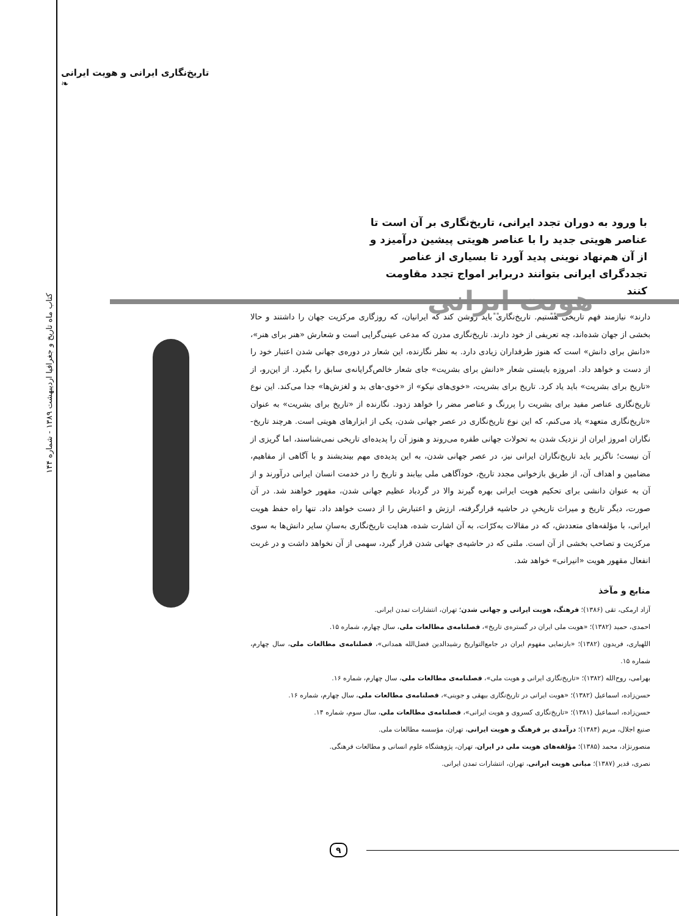تاریخ‌نگاری ایرانی و هویت ایرانی ❧
کتاب ماه تاریخ و جغرافیا اردیبهشت ۱۳۸۹ - شماره ۱۴۴
با ورود به دوران تجدد ایرانی، تاریخ‌نگاری بر آن است تا عناصر هویتی جدید را با عناصر هویتی پیشین درآمیزد و از آن هم‌نهاد نوینی پدید آورد تا بسیاری از عناصر تجددگرای ایرانی بتوانند دربرابر امواج تجدد مقاومت کنند
هویت ایرانی
دارند» نیازمند فهم تاریخی هستیم. تاریخ‌نگاری باید روشن کند که ایرانیان، که روزگاری مرکزیت جهان را داشتند و حالا بخشی از جهان شده‌اند، چه تعریفی از خود دارند. تاریخ‌نگاری مدرن که مدعی عینی‌گرایی است و شعارش «هنر برای هنر»، «دانش برای دانش» است که هنوز طرفداران زیادی دارد. به نظر نگارنده، این شعار در دوره‌ی جهانی شدن اعتبار خود را از دست و خواهد داد. امروزه بایستی شعار «دانش برای بشریت» جای شعار خالص‌گرایانه‌ی سابق را بگیرد. از این‌رو، از «تاریخ برای بشریت» باید یاد کرد. تاریخ برای بشریت، «خوی‌های نیکو» از «خوی-های بد و لغزش‌ها» جدا می‌کند. این نوع تاریخ‌نگاری عناصر مفید برای بشریت را پررنگ و عناصر مضر را خواهد زدود. نگارنده از «تاریخ برای بشریت» به عنوان «تاریخ‌نگاری متعهد» یاد می‌کنم، که این نوع تاریخ‌نگاری در عصر جهانی شدن، یکی از ابزارهای هویتی است. هرچند تاریخ-نگاران امروز ایران از نزدیک شدن به تحولات جهانی طفره می‌روند و هنوز آن را پدیده‌ای تاریخی نمی‌شناسند، اما گریزی از آن نیست؛ ناگزیر باید تاریخ‌نگاران ایرانی نیز، در عصر جهانی شدن، به این پدیده‌ی مهم بیندیشند و با آگاهی از مفاهیم، مضامین و اهداف آن، از طریق بازخوانی مجدد تاریخ، خودآگاهی ملی بیابند و تاریخ را در خدمت انسان ایرانی درآورند و از آن به عنوان دانشی برای تحکیم هویت ایرانی بهره گیرند والا در گردباد عظیم جهانی شدن، مقهور خواهند شد. در آن صورت، دیگر تاریخ و میراث تاریخیِ در حاشیه قرارگرفته، ارزش و اعتبارش را از دست خواهد داد. تنها راه حفظ هویت ایرانی، با مؤلفه‌های متعددش، که در مقالات به‌کرّات، به آن اشارت شده، هدایت تاریخ‌نگاری به‌سانِ سایر دانش‌ها به سوی مرکزیت و تصاحب بخشی از آن است. ملتی که در حاشیه‌ی جهانی شدن قرار گیرد، سهمی از آن نخواهد داشت و در غربت انفعال مقهور هویت «انیرانی» خواهد شد.
منابع و مآخذ
آزاد ارمکی، تقی (۱۳۸۶)؛ فرهنگ، هویت ایرانی و جهانی شدن؛ تهران، انتشارات تمدن ایرانی.
احمدی، حمید (۱۳۸۲)؛ «هویت ملی ایران در گستره‌ی تاریخ»، فصلنامه‌ی مطالعات ملی، سال چهارم، شماره ۱۵.
اللهیاری، فریدون (۱۳۸۲)؛ «بازنمایی مفهوم ایران در جامع‌التواریخ رشیدالدین فضل‌الله همدانی»، فصلنامه‌ی مطالعات ملی، سال چهارم، شماره ۱۵.
بهرامی، روح‌الله (۱۳۸۲)؛ «تاریخ‌نگاری ایرانی و هویت ملی»، فصلنامه‌ی مطالعات ملی، سال چهارم، شماره ۱۶.
حسن‌زاده، اسماعیل (۱۳۸۲)؛ «هویت ایرانی در تاریخ‌نگاری بیهقی و جوینی»، فصلنامه‌ی مطالعات ملی، سال چهارم، شماره ۱۶.
حسن‌زاده، اسماعیل (۱۳۸۱)؛ «تاریخ‌نگاری کسروی و هویت ایرانی»، فصلنامه‌ی مطالعات ملی، سال سوم، شماره ۱۴.
صنیع اجلال، مریم (۱۳۸۴)؛ درآمدی بر فرهنگ و هویت ایرانی، تهران، مؤسسه مطالعات ملی.
منصورنژاد، محمد (۱۳۸۵)؛ مؤلفه‌های هویت ملی در ایران، تهران، پژوهشگاه علوم انسانی و مطالعات فرهنگی.
نصری، قدیر (۱۳۸۷)؛ مبانی هویت ایرانی، تهران، انتشارات تمدن ایرانی.
۹